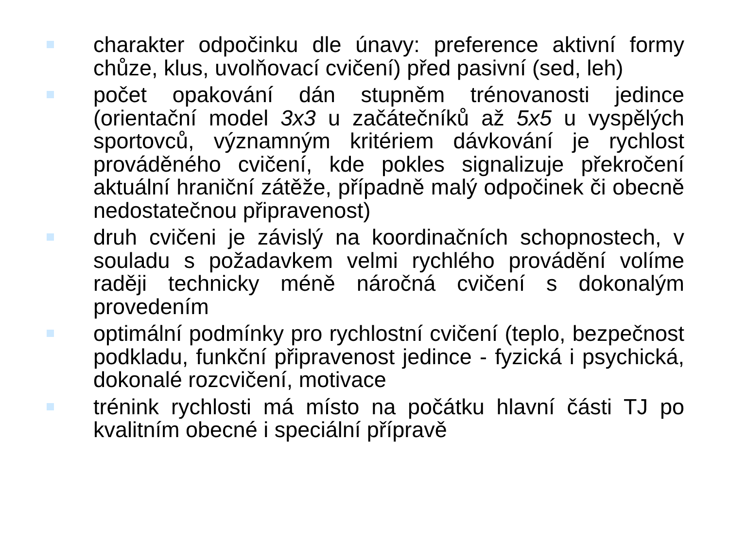charakter odpočinku dle únavy: preference aktivní formy chůze, klus, uvolňovací cvičení) před pasivní (sed, leh)
počet opakování dán stupněm trénovanosti jedince (orientační model 3x3 u začátečníků až 5x5 u vyspělých sportovců, významným kritériem dávkování je rychlost prováděného cvičení, kde pokles signalizuje překročení aktuální hraniční zátěže, případně malý odpočinek či obecně nedostatečnou připravenost)
druh cvičeni je závislý na koordinačních schopnostech, v souladu s požadavkem velmi rychlého provádění volíme raději technicky méně náročná cvičení s dokonalým provedením
optimální podmínky pro rychlostní cvičení (teplo, bezpečnost podkladu, funkční připravenost jedince - fyzická i psychická, dokonalé rozcvičení, motivace
trénink rychlosti má místo na počátku hlavní části TJ po kvalitním obecné i speciální přípravě